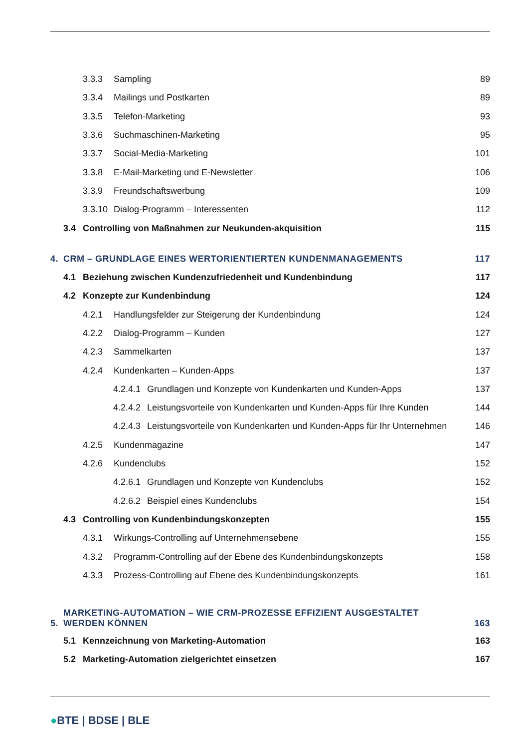3.3.3 Sampling 89
3.3.4 Mailings und Postkarten 89
3.3.5 Telefon-Marketing 93
3.3.6 Suchmaschinen-Marketing 95
3.3.7 Social-Media-Marketing 101
3.3.8 E-Mail-Marketing und E-Newsletter 106
3.3.9 Freundschaftswerbung 109
3.3.10 Dialog-Programm – Interessenten 112
3.4 Controlling von Maßnahmen zur Neukunden-akquisition 115
4. CRM – GRUNDLAGE EINES WERTORIENTIERTEN KUNDENMANAGEMENTS 117
4.1 Beziehung zwischen Kundenzufriedenheit und Kundenbindung 117
4.2 Konzepte zur Kundenbindung 124
4.2.1 Handlungsfelder zur Steigerung der Kundenbindung 124
4.2.2 Dialog-Programm – Kunden 127
4.2.3 Sammelkarten 137
4.2.4 Kundenkarten – Kunden-Apps 137
4.2.4.1 Grundlagen und Konzepte von Kundenkarten und Kunden-Apps 137
4.2.4.2 Leistungsvorteile von Kundenkarten und Kunden-Apps für Ihre Kunden 144
4.2.4.3 Leistungsvorteile von Kundenkarten und Kunden-Apps für Ihr Unternehmen 146
4.2.5 Kundenmagazine 147
4.2.6 Kundenclubs 152
4.2.6.1 Grundlagen und Konzepte von Kundenclubs 152
4.2.6.2 Beispiel eines Kundenclubs 154
4.3 Controlling von Kundenbindungskonzepten 155
4.3.1 Wirkungs-Controlling auf Unternehmensebene 155
4.3.2 Programm-Controlling auf der Ebene des Kundenbindungskonzepts 158
4.3.3 Prozess-Controlling auf Ebene des Kundenbindungskonzepts 161
5. MARKETING-AUTOMATION – WIE CRM-PROZESSE EFFIZIENT AUSGESTALTET
WERDEN KÖNNEN 163
5.1 Kennzeichnung von Marketing-Automation 163
5.2 Marketing-Automation zielgerichtet einsetzen 167
●BTE | BDSE | BLE